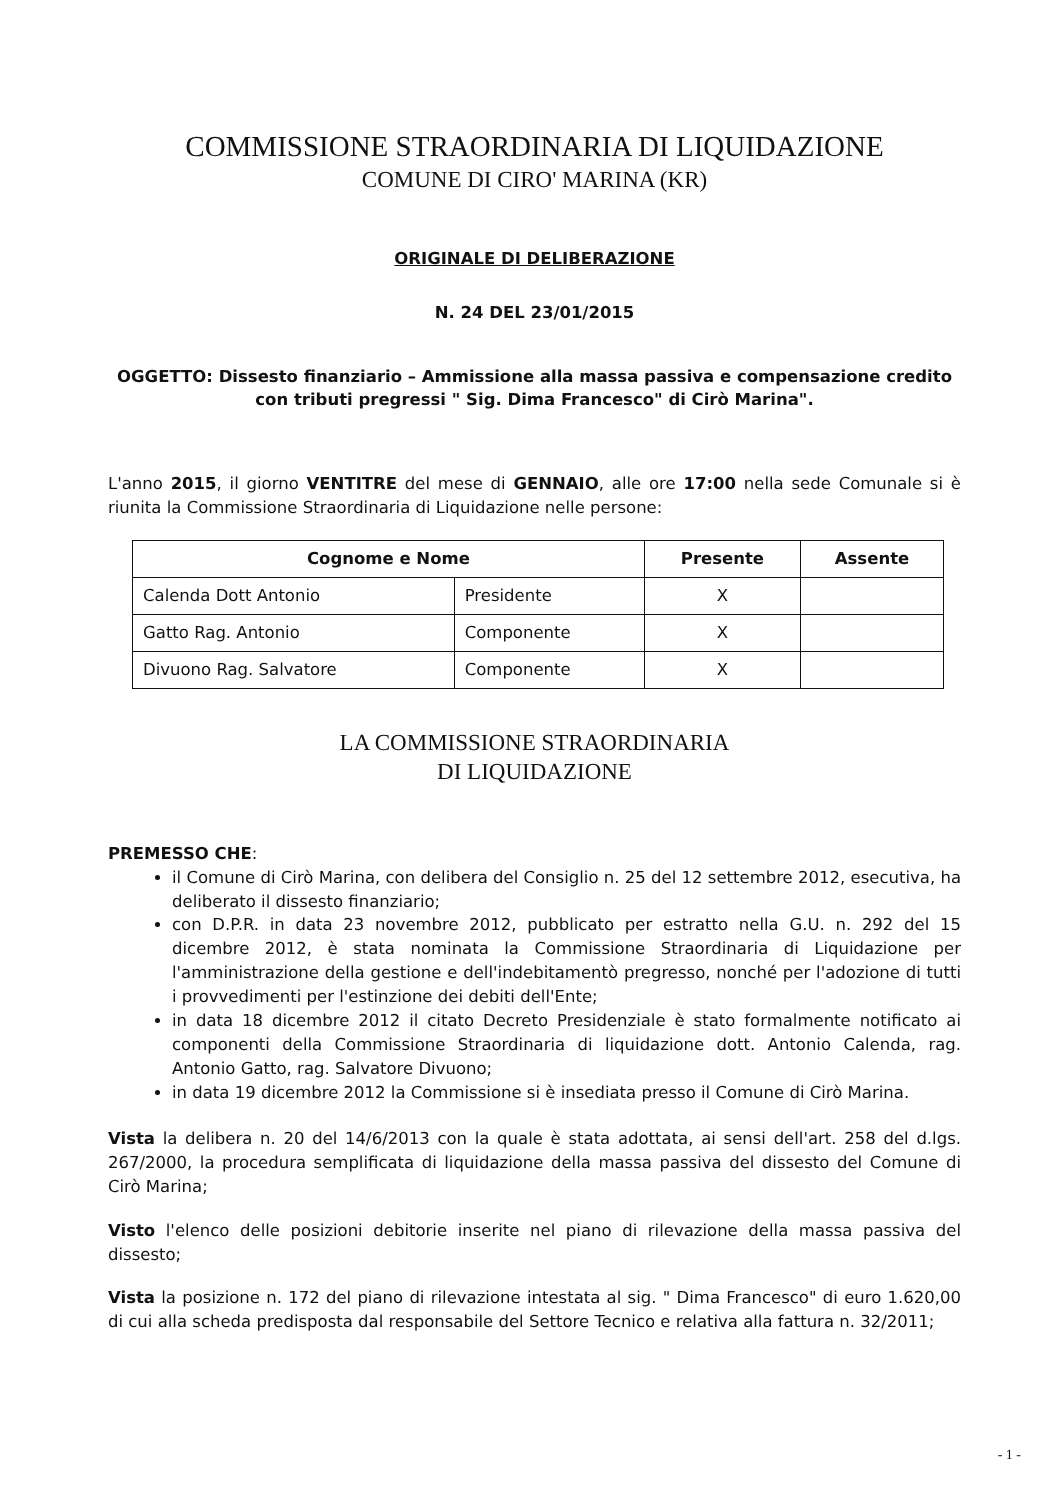COMMISSIONE STRAORDINARIA DI LIQUIDAZIONE
COMUNE DI CIRO' MARINA (KR)
ORIGINALE DI DELIBERAZIONE
N. 24 DEL 23/01/2015
OGGETTO: Dissesto finanziario – Ammissione alla massa passiva e compensazione credito con tributi pregressi " Sig. Dima Francesco" di Cirò Marina".
L'anno 2015, il giorno VENTITRE del mese di GENNAIO, alle ore 17:00 nella sede Comunale si è riunita la Commissione Straordinaria di Liquidazione nelle persone:
| Cognome e Nome | | Presente | Assente |
| --- | --- | --- | --- |
| Calenda Dott Antonio | Presidente | X | |
| Gatto Rag. Antonio | Componente | X | |
| Divuono Rag. Salvatore | Componente | X | |
LA COMMISSIONE STRAORDINARIA
DI LIQUIDAZIONE
PREMESSO CHE:
il Comune di Cirò Marina, con delibera del Consiglio n. 25 del 12 settembre 2012, esecutiva, ha deliberato il dissesto finanziario;
con D.P.R. in data 23 novembre 2012, pubblicato per estratto nella G.U. n. 292 del 15 dicembre 2012, è stata nominata la Commissione Straordinaria di Liquidazione per l'amministrazione della gestione e dell'indebitamentò pregresso, nonché per l'adozione di tutti i provvedimenti per l'estinzione dei debiti dell'Ente;
in data 18 dicembre 2012 il citato Decreto Presidenziale è stato formalmente notificato ai componenti della Commissione Straordinaria di liquidazione dott. Antonio Calenda, rag. Antonio Gatto, rag. Salvatore Divuono;
in data 19 dicembre 2012 la Commissione si è insediata presso il Comune di Cirò Marina.
Vista la delibera n. 20 del 14/6/2013 con la quale è stata adottata, ai sensi dell'art. 258 del d.lgs. 267/2000, la procedura semplificata di liquidazione della massa passiva del dissesto del Comune di Cirò Marina;
Visto l'elenco delle posizioni debitorie inserite nel piano di rilevazione della massa passiva del dissesto;
Vista la posizione n. 172 del piano di rilevazione intestata al sig. " Dima Francesco" di euro 1.620,00 di cui alla scheda predisposta dal responsabile del Settore Tecnico e relativa alla fattura n. 32/2011;
- 1 -